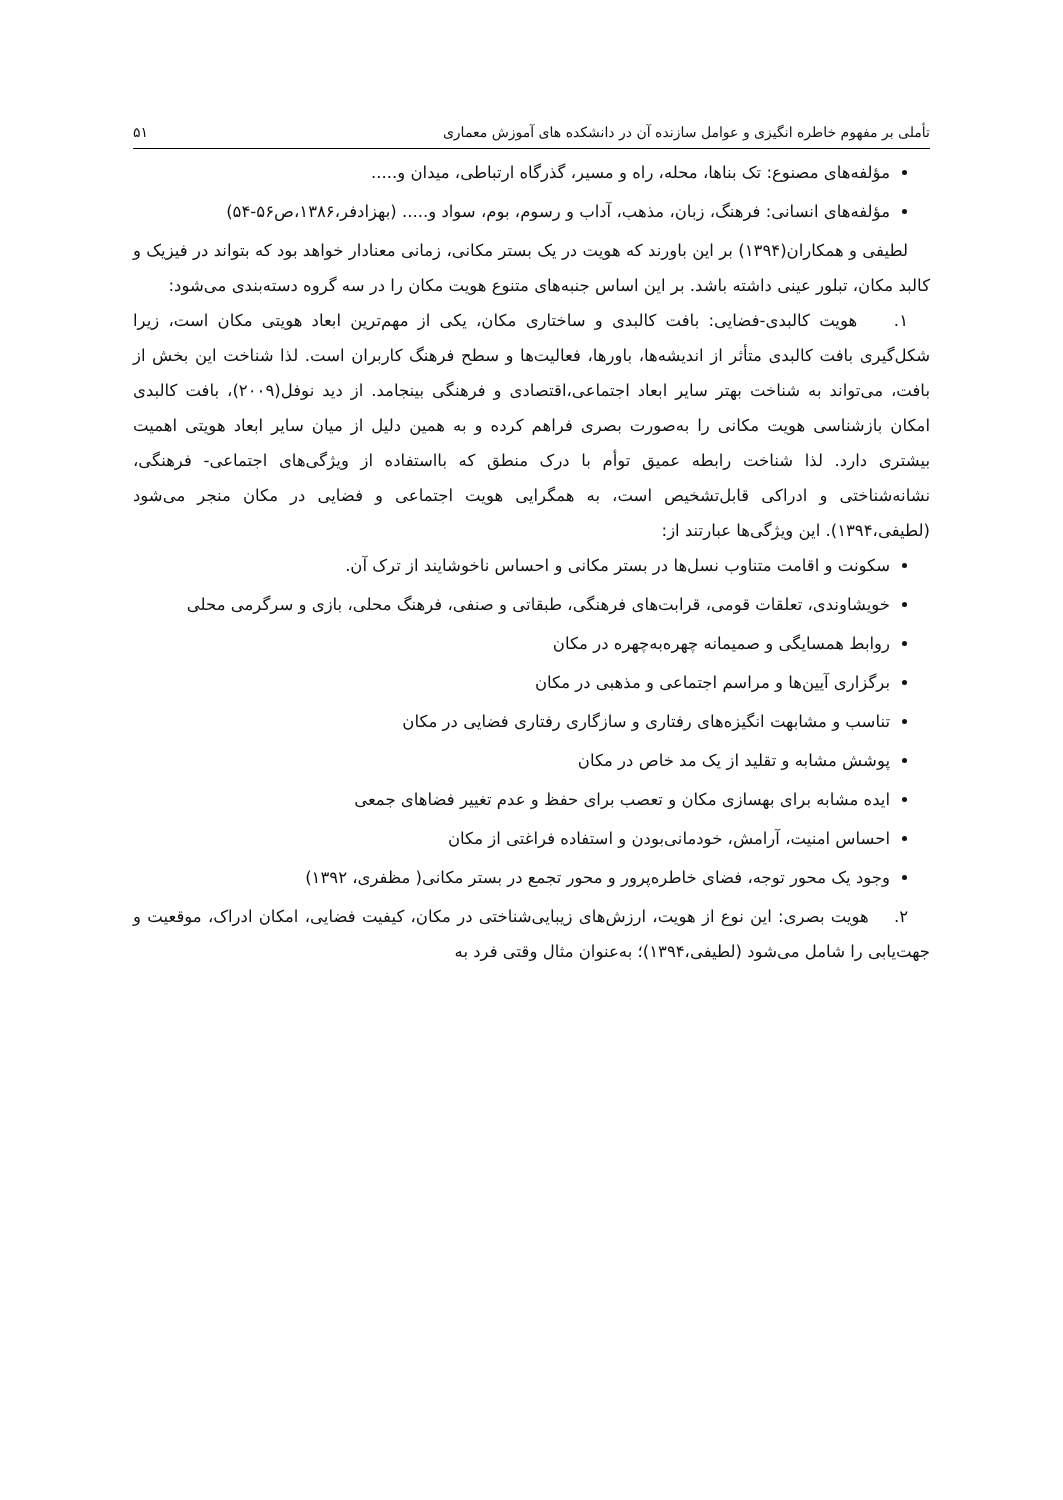تأملی بر مفهوم خاطره انگیزی و عوامل سازنده آن در دانشکده های آموزش معماری ۵۱
مؤلفه‌های مصنوع: تک بناها، محله، راه و مسیر، گذرگاه ارتباطی، میدان و.....
مؤلفه‌های انسانی: فرهنگ، زبان، مذهب، آداب و رسوم، بوم، سواد و..... (بهزادفر،۱۳۸۶،ص۵۶-۵۴)
لطیفی و همکاران(۱۳۹۴) بر این باورند که هویت در یک بستر مکانی، زمانی معنادار خواهد بود که بتواند در فیزیک و کالبد مکان، تبلور عینی داشته باشد. بر این اساس جنبه‌های متنوع هویت مکان را در سه گروه دسته‌بندی می‌شود:
۱. هویت کالبدی-فضایی: بافت کالبدی و ساختاری مکان، یکی از مهم‌ترین ابعاد هویتی مکان است، زیرا شکل‌گیری بافت کالبدی متأثر از اندیشه‌ها، باورها، فعالیت‌ها و سطح فرهنگ کاربران است. لذا شناخت این بخش از بافت، می‌تواند به شناخت بهتر سایر ابعاد اجتماعی،اقتصادی و فرهنگی بینجامد. از دید نوفل(۲۰۰۹)، بافت کالبدی امکان بازشناسی هویت مکانی را به‌صورت بصری فراهم کرده و به همین دلیل از میان سایر ابعاد هویتی اهمیت بیشتری دارد. لذا شناخت رابطه عمیق توأم با درک منطق که بااستفاده از ویژگی‌های اجتماعی- فرهنگی، نشانه‌شناختی و ادراکی قابل‌تشخیص است، به همگرایی هویت اجتماعی و فضایی در مکان منجر می‌شود (لطیفی،۱۳۹۴). این ویژگی‌ها عبارتند از:
سکونت و اقامت متناوب نسل‌ها در بستر مکانی و احساس ناخوشایند از ترک آن.
خویشاوندی، تعلقات قومی، قرابت‌های فرهنگی، طبقاتی و صنفی، فرهنگ محلی، بازی و سرگرمی محلی
روابط همسایگی و صمیمانه چهره‌به‌چهره در مکان
برگزاری آیین‌ها و مراسم اجتماعی و مذهبی در مکان
تناسب و مشابهت انگیزه‌های رفتاری و سازگاری رفتاری فضایی در مکان
پوشش مشابه و تقلید از یک مد خاص در مکان
ایده مشابه برای بهسازی مکان و تعصب برای حفظ و عدم تغییر فضاهای جمعی
احساس امنیت، آرامش، خودمانی‌بودن و استفاده فراغتی از مکان
وجود یک محور توجه، فضای خاطره‌پرور و محور تجمع در بستر مکانی( مظفری، ۱۳۹۲)
۲. هویت بصری: این نوع از هویت، ارزش‌های زیبایی‌شناختی در مکان، کیفیت فضایی، امکان ادراک، موقعیت و جهت‌یابی را شامل می‌شود (لطیفی،۱۳۹۴)؛ به‌عنوان مثال وقتی فرد به